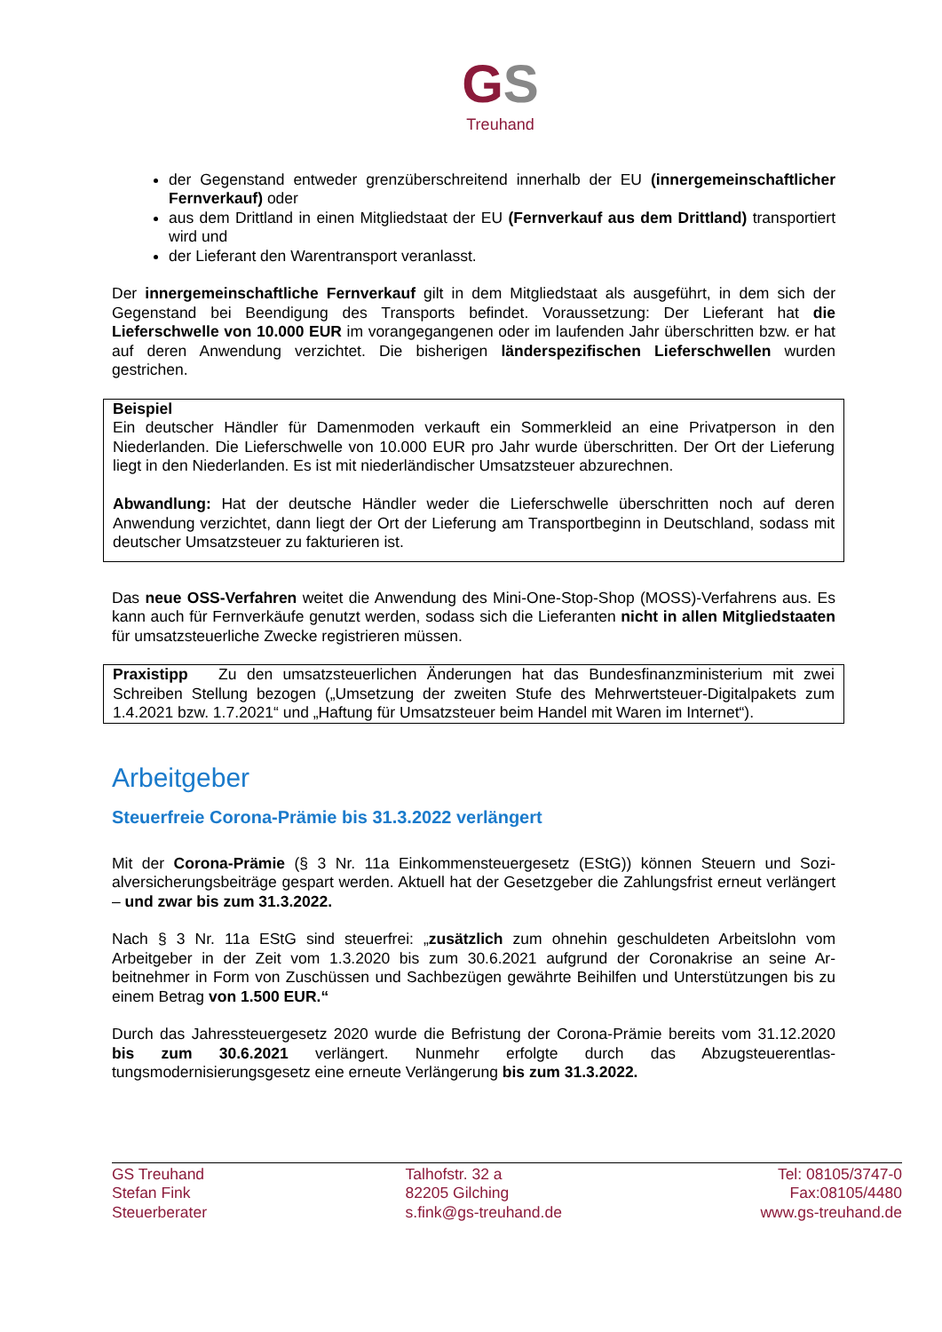GS
Treuhand
der Gegenstand entweder grenzüberschreitend innerhalb der EU (innergemeinschaftli­cher Fernverkauf) oder
aus dem Drittland in einen Mitgliedstaat der EU (Fernverkauf aus dem Drittland) trans­portiert wird und
der Lieferant den Warentransport veranlasst.
Der innergemeinschaftliche Fernverkauf gilt in dem Mitgliedstaat als ausgeführt, in dem sich der Gegenstand bei Beendigung des Transports befindet. Voraussetzung: Der Lieferant hat die Lieferschwelle von 10.000 EUR im vorangegangenen oder im laufenden Jahr überschritten bzw. er hat auf deren Anwendung verzichtet. Die bisherigen länderspezifischen Lieferschwel­len wurden gestrichen.
Beispiel
Ein deutscher Händler für Damenmoden verkauft ein Sommerkleid an eine Privatperson in den Niederlanden. Die Lieferschwelle von 10.000 EUR pro Jahr wurde überschritten. Der Ort der Lie­ferung liegt in den Niederlanden. Es ist mit niederländischer Umsatzsteuer abzurechnen.
Abwandlung: Hat der deutsche Händler weder die Lieferschwelle überschritten noch auf deren Anwendung verzichtet, dann liegt der Ort der Lieferung am Transportbeginn in Deutschland, so­dass mit deutscher Umsatzsteuer zu fakturieren ist.
Das neue OSS-Verfahren weitet die Anwendung des Mini-One-Stop-Shop (MOSS)-Verfahrens aus. Es kann auch für Fernverkäufe genutzt werden, sodass sich die Lieferanten nicht in allen Mitgliedstaaten für umsatzsteuerliche Zwecke registrieren müssen.
Praxistipp Zu den umsatzsteuerlichen Änderungen hat das Bundesfinanzministerium mit zwei Schreiben Stellung bezogen („Umsetzung der zweiten Stufe des Mehrwertsteuer-Digitalpakets zum 1.4.2021 bzw. 1.7.2021“ und „Haftung für Umsatzsteuer beim Handel mit Waren im Inter­net“).
Arbeitgeber
Steuerfreie Corona-Prämie bis 31.3.2022 verlängert
Mit der Corona-Prämie (§ 3 Nr. 11a Einkommensteuergesetz (EStG)) können Steuern und Sozi­alversicherungsbeiträge gespart werden. Aktuell hat der Gesetzgeber die Zahlungsfrist erneut verlängert – und zwar bis zum 31.3.2022.
Nach § 3 Nr. 11a EStG sind steuerfrei: „zusätzlich zum ohnehin geschuldeten Arbeitslohn vom Arbeitgeber in der Zeit vom 1.3.2020 bis zum 30.6.2021 aufgrund der Coronakrise an seine Ar­beitnehmer in Form von Zuschüssen und Sachbezügen gewährte Beihilfen und Unterstützungen bis zu einem Betrag von 1.500 EUR.“
Durch das Jahressteuergesetz 2020 wurde die Befristung der Corona-Prämie bereits vom 31.12.2020 bis zum 30.6.2021 verlängert. Nunmehr erfolgte durch das Abzugsteuerentlas­tungsmodernisierungsgesetz eine erneute Verlängerung bis zum 31.3.2022.
GS Treuhand
Stefan Fink
Steuerberater
Talhofstr. 32 a
82205 Gilching
s.fink@gs-treuhand.de
Tel: 08105/3747-0
Fax:08105/4480
www.gs-treuhand.de